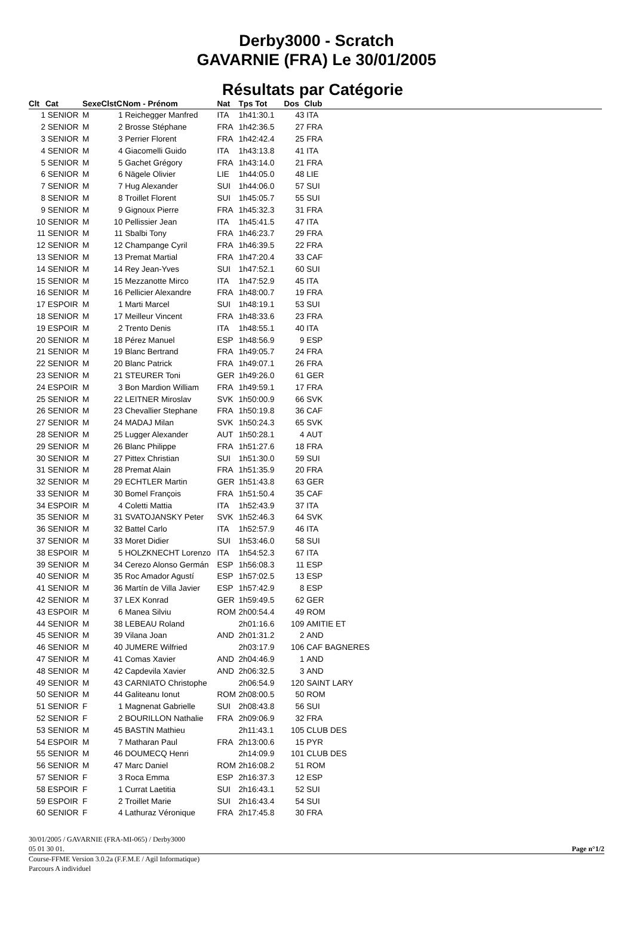Derby3000 - Scratch
GAVARNIE (FRA) Le 30/01/2005
Résultats par Catégorie
| Clt | Cat | Sexe | ClstC | Nom - Prénom | Nat | Tps Tot | Dos | Club |
| --- | --- | --- | --- | --- | --- | --- | --- | --- |
| 1 | SENIOR | M | 1 | Reichegger Manfred | ITA | 1h41:30.1 | 43 | ITA |
| 2 | SENIOR | M | 2 | Brosse Stéphane | FRA | 1h42:36.5 | 27 | FRA |
| 3 | SENIOR | M | 3 | Perrier Florent | FRA | 1h42:42.4 | 25 | FRA |
| 4 | SENIOR | M | 4 | Giacomelli Guido | ITA | 1h43:13.8 | 41 | ITA |
| 5 | SENIOR | M | 5 | Gachet Grégory | FRA | 1h43:14.0 | 21 | FRA |
| 6 | SENIOR | M | 6 | Nägele Olivier | LIE | 1h44:05.0 | 48 | LIE |
| 7 | SENIOR | M | 7 | Hug Alexander | SUI | 1h44:06.0 | 57 | SUI |
| 8 | SENIOR | M | 8 | Troillet Florent | SUI | 1h45:05.7 | 55 | SUI |
| 9 | SENIOR | M | 9 | Gignoux Pierre | FRA | 1h45:32.3 | 31 | FRA |
| 10 | SENIOR | M | 10 | Pellissier Jean | ITA | 1h45:41.5 | 47 | ITA |
| 11 | SENIOR | M | 11 | Sbalbi Tony | FRA | 1h46:23.7 | 29 | FRA |
| 12 | SENIOR | M | 12 | Champange Cyril | FRA | 1h46:39.5 | 22 | FRA |
| 13 | SENIOR | M | 13 | Premat Martial | FRA | 1h47:20.4 | 33 | CAF |
| 14 | SENIOR | M | 14 | Rey Jean-Yves | SUI | 1h47:52.1 | 60 | SUI |
| 15 | SENIOR | M | 15 | Mezzanotte Mirco | ITA | 1h47:52.9 | 45 | ITA |
| 16 | SENIOR | M | 16 | Pellicier Alexandre | FRA | 1h48:00.7 | 19 | FRA |
| 17 | ESPOIR | M | 1 | Marti Marcel | SUI | 1h48:19.1 | 53 | SUI |
| 18 | SENIOR | M | 17 | Meilleur Vincent | FRA | 1h48:33.6 | 23 | FRA |
| 19 | ESPOIR | M | 2 | Trento Denis | ITA | 1h48:55.1 | 40 | ITA |
| 20 | SENIOR | M | 18 | Pérez Manuel | ESP | 1h48:56.9 | 9 | ESP |
| 21 | SENIOR | M | 19 | Blanc Bertrand | FRA | 1h49:05.7 | 24 | FRA |
| 22 | SENIOR | M | 20 | Blanc Patrick | FRA | 1h49:07.1 | 26 | FRA |
| 23 | SENIOR | M | 21 | STEURER Toni | GER | 1h49:26.0 | 61 | GER |
| 24 | ESPOIR | M | 3 | Bon Mardion William | FRA | 1h49:59.1 | 17 | FRA |
| 25 | SENIOR | M | 22 | LEITNER Miroslav | SVK | 1h50:00.9 | 66 | SVK |
| 26 | SENIOR | M | 23 | Chevallier Stephane | FRA | 1h50:19.8 | 36 | CAF |
| 27 | SENIOR | M | 24 | MADAJ Milan | SVK | 1h50:24.3 | 65 | SVK |
| 28 | SENIOR | M | 25 | Lugger Alexander | AUT | 1h50:28.1 | 4 | AUT |
| 29 | SENIOR | M | 26 | Blanc Philippe | FRA | 1h51:27.6 | 18 | FRA |
| 30 | SENIOR | M | 27 | Pittex Christian | SUI | 1h51:30.0 | 59 | SUI |
| 31 | SENIOR | M | 28 | Premat Alain | FRA | 1h51:35.9 | 20 | FRA |
| 32 | SENIOR | M | 29 | ECHTLER Martin | GER | 1h51:43.8 | 63 | GER |
| 33 | SENIOR | M | 30 | Bomel François | FRA | 1h51:50.4 | 35 | CAF |
| 34 | ESPOIR | M | 4 | Coletti Mattia | ITA | 1h52:43.9 | 37 | ITA |
| 35 | SENIOR | M | 31 | SVATOJANSKY Peter | SVK | 1h52:46.3 | 64 | SVK |
| 36 | SENIOR | M | 32 | Battel Carlo | ITA | 1h52:57.9 | 46 | ITA |
| 37 | SENIOR | M | 33 | Moret Didier | SUI | 1h53:46.0 | 58 | SUI |
| 38 | ESPOIR | M | 5 | HOLZKNECHT Lorenzo | ITA | 1h54:52.3 | 67 | ITA |
| 39 | SENIOR | M | 34 | Cerezo Alonso Germán | ESP | 1h56:08.3 | 11 | ESP |
| 40 | SENIOR | M | 35 | Roc Amador Agustí | ESP | 1h57:02.5 | 13 | ESP |
| 41 | SENIOR | M | 36 | Martín de Villa Javier | ESP | 1h57:42.9 | 8 | ESP |
| 42 | SENIOR | M | 37 | LEX Konrad | GER | 1h59:49.5 | 62 | GER |
| 43 | ESPOIR | M | 6 | Manea Silviu | ROM | 2h00:54.4 | 49 | ROM |
| 44 | SENIOR | M | 38 | LEBEAU Roland | | 2h01:16.6 | 109 | AMITIE ET |
| 45 | SENIOR | M | 39 | Vilana Joan | AND | 2h01:31.2 | 2 | AND |
| 46 | SENIOR | M | 40 | JUMERE Wilfried | | 2h03:17.9 | 106 | CAF BAGNERES |
| 47 | SENIOR | M | 41 | Comas Xavier | AND | 2h04:46.9 | 1 | AND |
| 48 | SENIOR | M | 42 | Capdevila Xavier | AND | 2h06:32.5 | 3 | AND |
| 49 | SENIOR | M | 43 | CARNIATO Christophe | | 2h06:54.9 | 120 | SAINT LARY |
| 50 | SENIOR | M | 44 | Galiteanu Ionut | ROM | 2h08:00.5 | 50 | ROM |
| 51 | SENIOR | F | 1 | Magnenat Gabrielle | SUI | 2h08:43.8 | 56 | SUI |
| 52 | SENIOR | F | 2 | BOURILLON Nathalie | FRA | 2h09:06.9 | 32 | FRA |
| 53 | SENIOR | M | 45 | BASTIN Mathieu | | 2h11:43.1 | 105 | CLUB DES |
| 54 | ESPOIR | M | 7 | Matharan Paul | FRA | 2h13:00.6 | 15 | PYR |
| 55 | SENIOR | M | 46 | DOUMECQ Henri | | 2h14:09.9 | 101 | CLUB DES |
| 56 | SENIOR | M | 47 | Marc Daniel | ROM | 2h16:08.2 | 51 | ROM |
| 57 | SENIOR | F | 3 | Roca Emma | ESP | 2h16:37.3 | 12 | ESP |
| 58 | ESPOIR | F | 1 | Currat Laetitia | SUI | 2h16:43.1 | 52 | SUI |
| 59 | ESPOIR | F | 2 | Troillet Marie | SUI | 2h16:43.4 | 54 | SUI |
| 60 | SENIOR | F | 4 | Lathuraz Véronique | FRA | 2h17:45.8 | 30 | FRA |
30/01/2005 / GAVARNIE (FRA-MI-065) / Derby3000
05 01 30 01. Page n°1/2
Course-FFME Version 3.0.2a (F.F.M.E / Agil Informatique)
Parcours A individuel